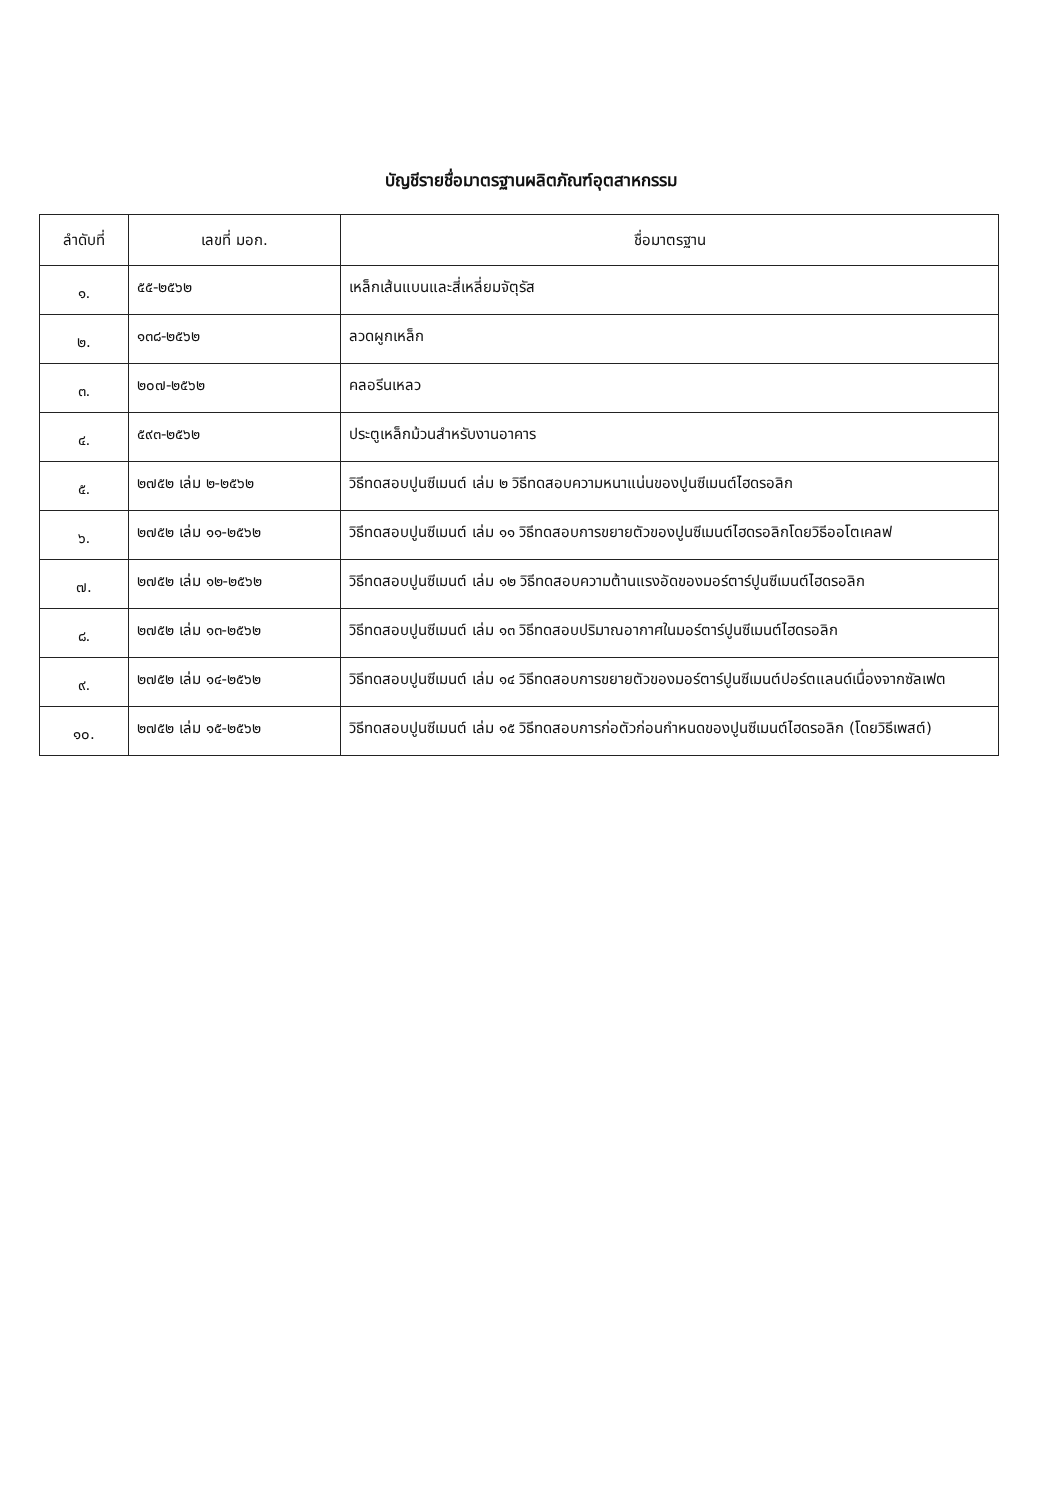บัญชีรายชื่อมาตรฐานผลิตภัณฑ์อุตสาหกรรม
| ลำดับที่ | เลขที่ มอก. | ชื่อมาตรฐาน |
| --- | --- | --- |
| ๑. | ๕๕-๒๕๖๒ | เหล็กเส้นแบนและสี่เหลี่ยมจัตุรัส |
| ๒. | ๑๓๘-๒๕๖๒ | ลวดผูกเหล็ก |
| ๓. | ๒๐๗-๒๕๖๒ | คลอรีนเหลว |
| ๔. | ๕๙๓-๒๕๖๒ | ประตูเหล็กม้วนสำหรับงานอาคาร |
| ๕. | ๒๗๕๒ เล่ม ๒-๒๕๖๒ | วิธีทดสอบปูนซีเมนต์ เล่ม ๒ วิธีทดสอบความหนาแน่นของปูนซีเมนต์ไฮดรอลิก |
| ๖. | ๒๗๕๒ เล่ม ๑๑-๒๕๖๒ | วิธีทดสอบปูนซีเมนต์ เล่ม ๑๑ วิธีทดสอบการขยายตัวของปูนซีเมนต์ไฮดรอลิกโดยวิธีออโตเคลฟ |
| ๗. | ๒๗๕๒ เล่ม ๑๒-๒๕๖๒ | วิธีทดสอบปูนซีเมนต์ เล่ม ๑๒ วิธีทดสอบความต้านแรงอัดของมอร์ตาร์ปูนซีเมนต์ไฮดรอลิก |
| ๘. | ๒๗๕๒ เล่ม ๑๓-๒๕๖๒ | วิธีทดสอบปูนซีเมนต์ เล่ม ๑๓ วิธีทดสอบปริมาณอากาศในมอร์ตาร์ปูนซีเมนต์ไฮดรอลิก |
| ๙. | ๒๗๕๒ เล่ม ๑๔-๒๕๖๒ | วิธีทดสอบปูนซีเมนต์ เล่ม ๑๔ วิธีทดสอบการขยายตัวของมอร์ตาร์ปูนซีเมนต์ปอร์ตแลนด์เนื่องจากซัลเฟต |
| ๑๐. | ๒๗๕๒ เล่ม ๑๕-๒๕๖๒ | วิธีทดสอบปูนซีเมนต์ เล่ม ๑๕ วิธีทดสอบการก่อตัวก่อนกำหนดของปูนซีเมนต์ไฮดรอลิก (โดยวิธีเพสต์) |